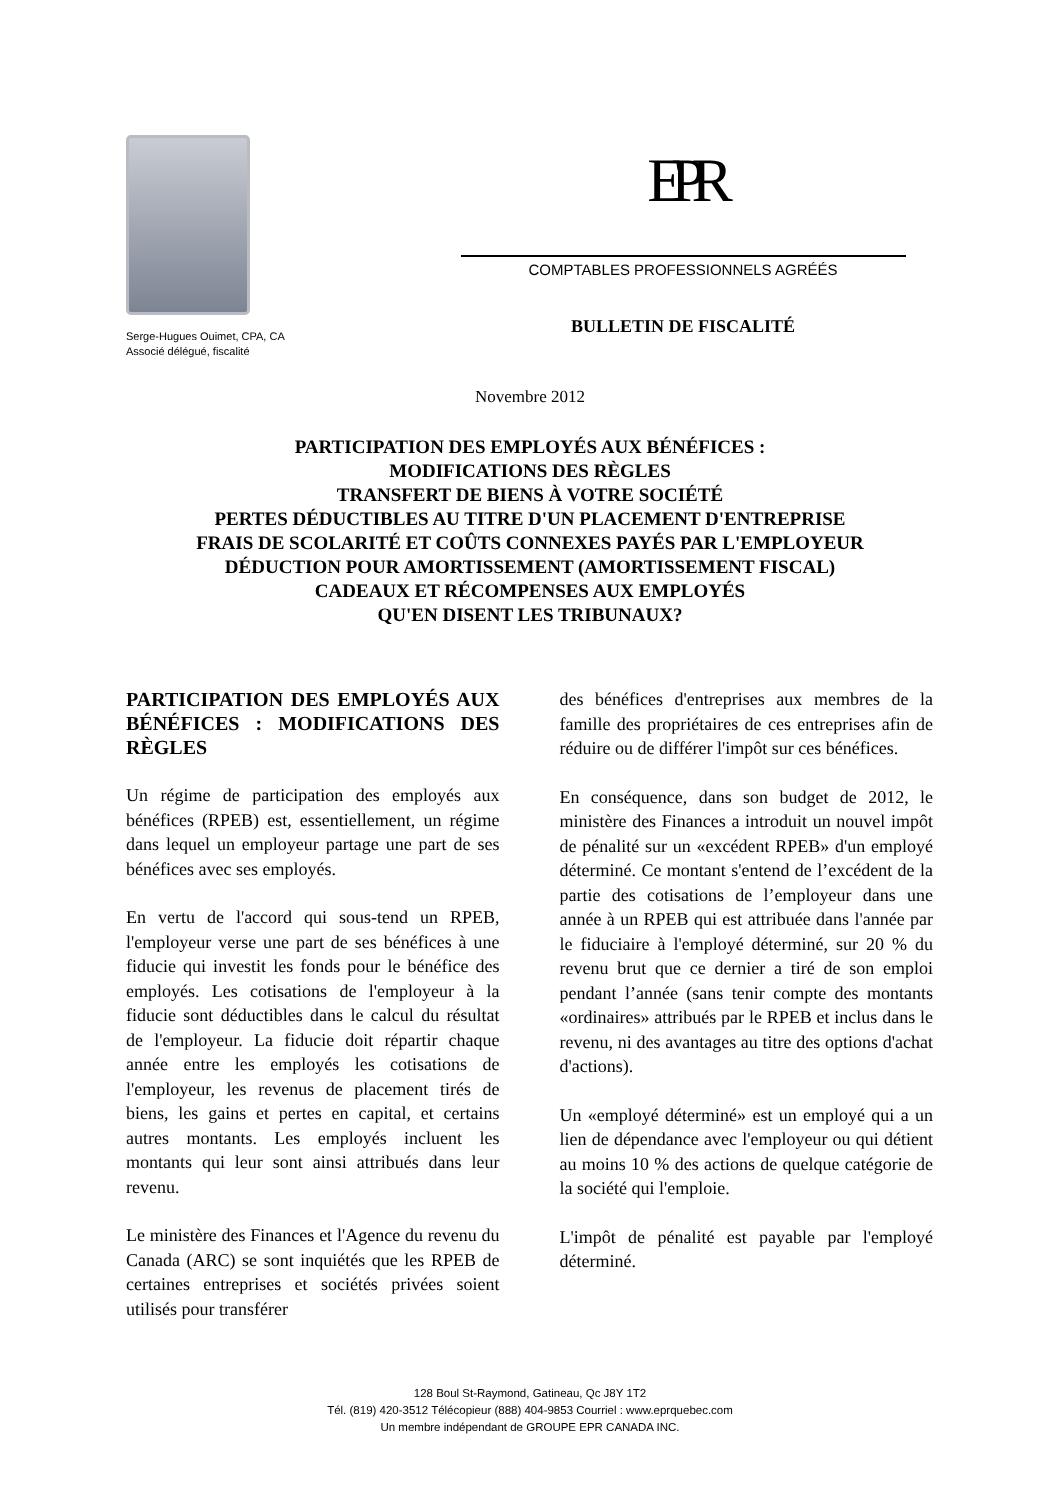Serge-Hugues Ouimet, CPA, CA
Associé délégué, fiscalité
EPR
COMPTABLES PROFESSIONNELS AGRÉÉS
BULLETIN DE FISCALITÉ
Novembre 2012
PARTICIPATION DES EMPLOYÉS AUX BÉNÉFICES :
MODIFICATIONS DES RÈGLES
TRANSFERT DE BIENS À VOTRE SOCIÉTÉ
PERTES DÉDUCTIBLES AU TITRE D'UN PLACEMENT D'ENTREPRISE
FRAIS DE SCOLARITÉ ET COÛTS CONNEXES PAYÉS PAR L'EMPLOYEUR
DÉDUCTION POUR AMORTISSEMENT (AMORTISSEMENT FISCAL)
CADEAUX ET RÉCOMPENSES AUX EMPLOYÉS
QU'EN DISENT LES TRIBUNAUX?
PARTICIPATION DES EMPLOYÉS AUX BÉNÉFICES : MODIFICATIONS DES RÈGLES
Un régime de participation des employés aux bénéfices (RPEB) est, essentiellement, un régime dans lequel un employeur partage une part de ses bénéfices avec ses employés.
En vertu de l'accord qui sous-tend un RPEB, l'employeur verse une part de ses bénéfices à une fiducie qui investit les fonds pour le bénéfice des employés. Les cotisations de l'employeur à la fiducie sont déductibles dans le calcul du résultat de l'employeur. La fiducie doit répartir chaque année entre les employés les cotisations de l'employeur, les revenus de placement tirés de biens, les gains et pertes en capital, et certains autres montants. Les employés incluent les montants qui leur sont ainsi attribués dans leur revenu.
Le ministère des Finances et l'Agence du revenu du Canada (ARC) se sont inquiétés que les RPEB de certaines entreprises et sociétés privées soient utilisés pour transférer
des bénéfices d'entreprises aux membres de la famille des propriétaires de ces entreprises afin de réduire ou de différer l'impôt sur ces bénéfices.
En conséquence, dans son budget de 2012, le ministère des Finances a introduit un nouvel impôt de pénalité sur un «excédent RPEB» d'un employé déterminé. Ce montant s'entend de l’excédent de la partie des cotisations de l’employeur dans une année à un RPEB qui est attribuée dans l'année par le fiduciaire à l'employé déterminé, sur 20 % du revenu brut que ce dernier a tiré de son emploi pendant l’année (sans tenir compte des montants «ordinaires» attribués par le RPEB et inclus dans le revenu, ni des avantages au titre des options d'achat d'actions).
Un «employé déterminé» est un employé qui a un lien de dépendance avec l'employeur ou qui détient au moins 10 % des actions de quelque catégorie de la société qui l'emploie.
L'impôt de pénalité est payable par l'employé déterminé.
128 Boul St-Raymond, Gatineau, Qc J8Y 1T2
Tél. (819) 420-3512 Télécopieur (888) 404-9853 Courriel : www.eprquebec.com
Un membre indépendant de GROUPE EPR CANADA INC.